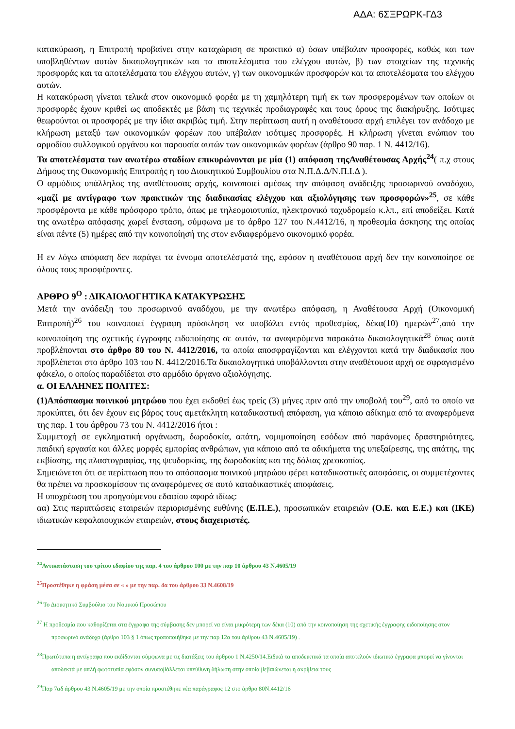ΑΔΑ: 6ΣΞΡΩΡΚ-ΓΔ3
κατακύρωση, η Επιτροπή προβαίνει στην καταχώριση σε πρακτικό α) όσων υπέβαλαν προσφορές, καθώς και των υποβληθέντων αυτών δικαιολογητικών και τα αποτελέσματα του ελέγχου αυτών, β) των στοιχείων της τεχνικής προσφοράς και τα αποτελέσματα του ελέγχου αυτών, γ) των οικονομικών προσφορών και τα αποτελέσματα του ελέγχου αυτών.
Η κατακύρωση γίνεται τελικά στον οικονομικό φορέα με τη χαμηλότερη τιμή εκ των προσφερομένων των οποίων οι προσφορές έχουν κριθεί ως αποδεκτές με βάση τις τεχνικές προδιαγραφές και τους όρους της διακήρυξης. Ισότιμες θεωρούνται οι προσφορές με την ίδια ακριβώς τιμή. Στην περίπτωση αυτή η αναθέτουσα αρχή επιλέγει τον ανάδοχο με κλήρωση μεταξύ των οικονομικών φορέων που υπέβαλαν ισότιμες προσφορές. Η κλήρωση γίνεται ενώπιον του αρμοδίου συλλογικού οργάνου και παρουσία αυτών των οικονομικών φορέων (άρθρο 90 παρ. 1 Ν. 4412/16).
Τα αποτελέσματα των ανωτέρω σταδίων επικυρώνονται με μία (1) απόφαση τηςΑναθέτουσας Αρχής<sup>24</sup>( π.χ στους Δήμους της Οικονομικής Επιτροπής η του Διοικητικού Συμβουλίου στα Ν.Π.Δ.Δ/Ν.Π.Ι.Δ ).
Ο αρμόδιος υπάλληλος της αναθέτουσας αρχής, κοινοποιεί αμέσως την απόφαση ανάδειξης προσωρινού αναδόχου, «μαζί με αντίγραφο των πρακτικών της διαδικασίας ελέγχου και αξιολόγησης των προσφορών»<sup>25</sup>, σε κάθε προσφέροντα με κάθε πρόσφορο τρόπο, όπως με τηλεομοιοτυπία, ηλεκτρονικό ταχυδρομείο κ.λπ., επί αποδείξει. Κατά της ανωτέρω απόφασης χωρεί ένσταση, σύμφωνα με το άρθρο 127 του Ν.4412/16, η προθεσμία άσκησης της οποίας είναι πέντε (5) ημέρες από την κοινοποίησή της στον ενδιαφερόμενο οικονομικό φορέα.
Η εν λόγω απόφαση δεν παράγει τα έννομα αποτελέσματά της, εφόσον η αναθέτουσα αρχή δεν την κοινοποίησε σε όλους τους προσφέροντες.
ΑΡΘΡΟ 9<sup>Ο</sup> : ΔΙΚΑΙΟΛΟΓΗΤΙΚΑ ΚΑΤΑΚΥΡΩΣΗΣ
Μετά την ανάδειξη του προσωρινού αναδόχου, με την ανωτέρω απόφαση, η Αναθέτουσα Αρχή (Οικονομική Επιτροπή)<sup>26</sup> του κοινοποιεί έγγραφη πρόσκληση να υποβάλει εντός προθεσμίας, δέκα(10) ημερών<sup>27</sup>,από την κοινοποίηση της σχετικής έγγραφης ειδοποίησης σε αυτόν, τα αναφερόμενα παρακάτω δικαιολογητικά<sup>28</sup> όπως αυτά προβλέπονται στο άρθρο 80 του Ν. 4412/2016, τα οποία αποσφραγίζονται και ελέγχονται κατά την διαδικασία που προβλέπεται στο άρθρο 103 του Ν. 4412/2016.Τα δικαιολογητικά υποβάλλονται στην αναθέτουσα αρχή σε σφραγισμένο φάκελο, ο οποίος παραδίδεται στο αρμόδιο όργανο αξιολόγησης.
α. ΟΙ ΕΛΛΗΝΕΣ ΠΟΛΙΤΕΣ:
(1)Απόσπασμα ποινικού μητρώου που έχει εκδοθεί έως τρείς (3) μήνες πριν από την υποβολή του<sup>29</sup>, από το οποίο να προκύπτει, ότι δεν έχουν εις βάρος τους αμετάκλητη καταδικαστική απόφαση, για κάποιο αδίκημα από τα αναφερόμενα της παρ. 1 του άρθρου 73 του Ν. 4412/2016 ήτοι :
Συμμετοχή σε εγκληματική οργάνωση, δωροδοκία, απάτη, νομιμοποίηση εσόδων από παράνομες δραστηριότητες, παιδική εργασία και άλλες μορφές εμπορίας ανθρώπων, για κάποιο από τα αδικήματα της υπεξαίρεσης, της απάτης, της εκβίασης, της πλαστογραφίας, της ψευδορκίας, της δωροδοκίας και της δόλιας χρεοκοπίας.
Σημειώνεται ότι σε περίπτωση που το απόσπασμα ποινικού μητρώου φέρει καταδικαστικές αποφάσεις, οι συμμετέχοντες θα πρέπει να προσκομίσουν τις αναφερόμενες σε αυτό καταδικαστικές αποφάσεις.
Η υποχρέωση του προηγούμενου εδαφίου αφορά ιδίως:
αα) Στις περιπτώσεις εταιρειών περιορισμένης ευθύνης (Ε.Π.Ε.), προσωπικών εταιρειών (Ο.Ε. και Ε.Ε.) και (ΙΚΕ) ιδιωτικών κεφαλαιουχικών εταιρειών, στους διαχειριστές.
<sup>24</sup> Αντικατάσταση του τρίτου εδαφίου της παρ. 4 του άρθρου 100 με την παρ 10 άρθρου 43 Ν.4605/19
<sup>25</sup> Προστέθηκε η φράση μέσα σε « » με την παρ. 4α του άρθρου 33 Ν.4608/19
<sup>26</sup> Το Διοικητικό Συμβούλιο του Νομικού Προσώπου
<sup>27</sup> Η προθεσμία που καθορίζεται στα έγγραφα της σύμβασης δεν μπορεί να είναι μικρότερη των δέκα (10) από την κοινοποίηση της σχετικής έγγραφης ειδοποίησης στον προσωρινό ανάδοχο (άρθρο 103 § 1 όπως τροποποιήθηκε με την παρ 12α του άρθρου 43 Ν.4605/19) .
<sup>28</sup> Πρωτότυπα η αντίγραφα που εκδίδονται σύμφωνα με τις διατάξεις του άρθρου 1 Ν.4250/14.Ειδικά τα αποδεικτικά τα οποία αποτελούν ιδιωτικά έγγραφα μπορεί να γίνονται αποδεκτά με απλή φωτοτυπία εφόσον συνυποβάλλεται υπεύθυνη δήλωση στην οποία βεβαιώνεται η ακρίβεια τους
<sup>29</sup> Παρ 7αδ άρθρου 43 Ν.4605/19 με την οποία προστέθηκε νέα παράγραφος 12 στο άρθρο 80Ν.4412/16